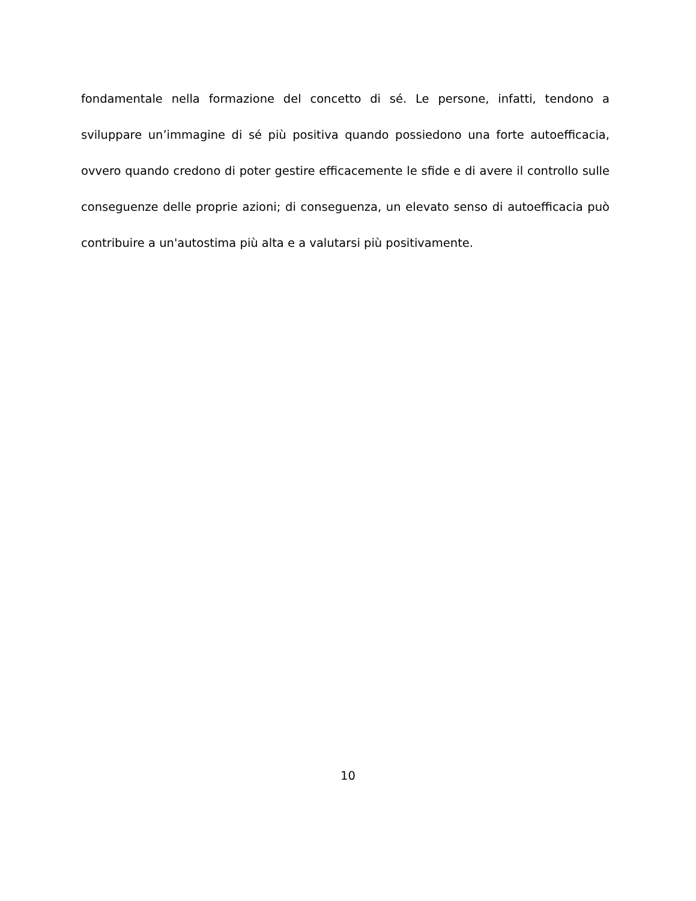fondamentale nella formazione del concetto di sé. Le persone, infatti, tendono a sviluppare un’immagine di sé più positiva quando possiedono una forte autoefficacia, ovvero quando credono di poter gestire efficacemente le sfide e di avere il controllo sulle conseguenze delle proprie azioni; di conseguenza, un elevato senso di autoefficacia può contribuire a un'autostima più alta e a valutarsi più positivamente.
10